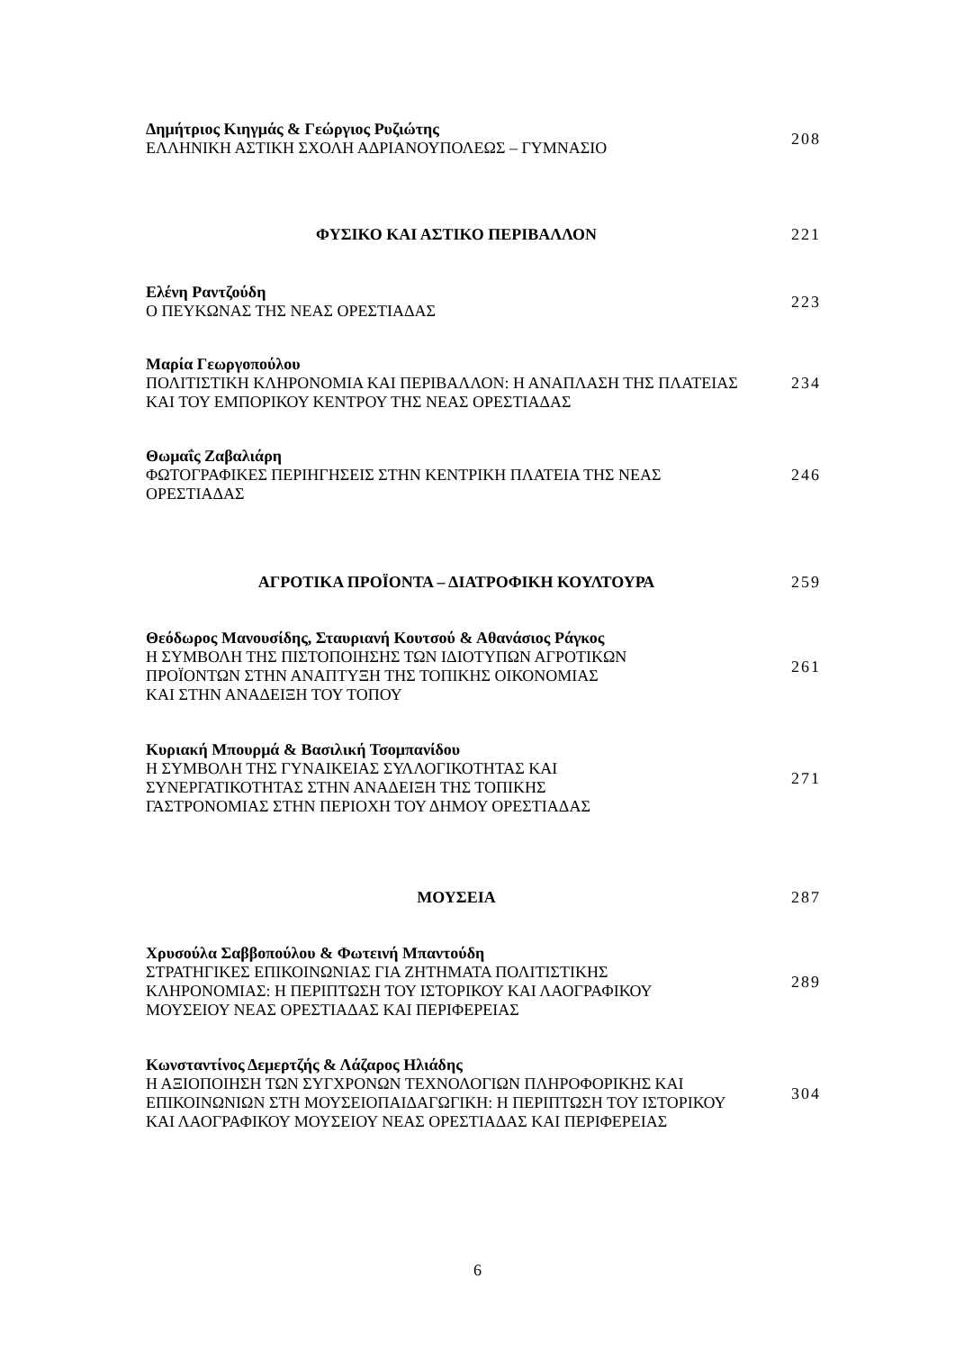Δημήτριος Κιηγμάς & Γεώργιος Ρυζιώτης
ΕΛΛΗΝΙΚΗ ΑΣΤΙΚΗ ΣΧΟΛΗ ΑΔΡΙΑΝΟΥΠΟΛΕΩΣ – ΓΥΜΝΑΣΙΟ
208
ΦΥΣΙΚΟ ΚΑΙ ΑΣΤΙΚΟ ΠΕΡΙΒΑΛΛΟΝ 221
Ελένη Ραντζούδη
Ο ΠΕΥΚΩΝΑΣ ΤΗΣ ΝΕΑΣ ΟΡΕΣΤΙΑΔΑΣ
223
Μαρία Γεωργοπούλου
ΠΟΛΙΤΙΣΤΙΚΗ ΚΛΗΡΟΝΟΜΙΑ ΚΑΙ ΠΕΡΙΒΑΛΛΟΝ: Η ΑΝΑΠΛΑΣΗ ΤΗΣ ΠΛΑΤΕΙΑΣ ΚΑΙ ΤΟΥ ΕΜΠΟΡΙΚΟΥ ΚΕΝΤΡΟΥ ΤΗΣ ΝΕΑΣ ΟΡΕΣΤΙΑΔΑΣ
234
Θωμαΐς Ζαβαλιάρη
ΦΩΤΟΓΡΑΦΙΚΕΣ ΠΕΡΙΗΓΗΣΕΙΣ ΣΤΗΝ ΚΕΝΤΡΙΚΗ ΠΛΑΤΕΙΑ ΤΗΣ ΝΕΑΣ ΟΡΕΣΤΙΑΔΑΣ
246
ΑΓΡΟΤΙΚΑ ΠΡΟΪΟΝΤΑ – ΔΙΑΤΡΟΦΙΚΗ ΚΟΥΛΤΟΥΡΑ 259
Θεόδωρος Μανουσίδης, Σταυριανή Κουτσού & Αθανάσιος Ράγκος
Η ΣΥΜΒΟΛΗ ΤΗΣ ΠΙΣΤΟΠΟΙΗΣΗΣ ΤΩΝ ΙΔΙΟΤΥΠΩΝ ΑΓΡΟΤΙΚΩΝ
ΠΡΟΪΟΝΤΩΝ ΣΤΗΝ ΑΝΑΠΤΥΞΗ ΤΗΣ ΤΟΠΙΚΗΣ ΟΙΚΟΝΟΜΙΑΣ
ΚΑΙ ΣΤΗΝ ΑΝΑΔΕΙΞΗ ΤΟΥ ΤΟΠΟΥ
261
Κυριακή Μπουρμά & Βασιλική Τσομπανίδου
Η ΣΥΜΒΟΛΗ ΤΗΣ ΓΥΝΑΙΚΕΙΑΣ ΣΥΛΛΟΓΙΚΟΤΗΤΑΣ ΚΑΙ
ΣΥΝΕΡΓΑΤΙΚΟΤΗΤΑΣ ΣΤΗΝ ΑΝΑΔΕΙΞΗ ΤΗΣ ΤΟΠΙΚΗΣ
ΓΑΣΤΡΟΝΟΜΙΑΣ ΣΤΗΝ ΠΕΡΙΟΧΗ ΤΟΥ ΔΗΜΟΥ ΟΡΕΣΤΙΑΔΑΣ
271
ΜΟΥΣΕΙΑ 287
Χρυσούλα Σαββοπούλου & Φωτεινή Μπαντούδη
ΣΤΡΑΤΗΓΙΚΕΣ ΕΠΙΚΟΙΝΩΝΙΑΣ ΓΙΑ ΖΗΤΗΜΑΤΑ ΠΟΛΙΤΙΣΤΙΚΗΣ
ΚΛΗΡΟΝΟΜΙΑΣ: Η ΠΕΡΙΠΤΩΣΗ ΤΟΥ ΙΣΤΟΡΙΚΟΥ ΚΑΙ ΛΑΟΓΡΑΦΙΚΟΥ
ΜΟΥΣΕΙΟΥ ΝΕΑΣ ΟΡΕΣΤΙΑΔΑΣ ΚΑΙ ΠΕΡΙΦΕΡΕΙΑΣ
289
Κωνσταντίνος Δεμερτζής & Λάζαρος Ηλιάδης
Η ΑΞΙΟΠΟΙΗΣΗ ΤΩΝ ΣΥΓΧΡΟΝΩΝ ΤΕΧΝΟΛΟΓΙΩΝ ΠΛΗΡΟΦΟΡΙΚΗΣ ΚΑΙ ΕΠΙΚΟΙΝΩΝΙΩΝ ΣΤΗ ΜΟΥΣΕΙΟΠΑΙΔΑΓΩΓΙΚΗ: Η ΠΕΡΙΠΤΩΣΗ ΤΟΥ ΙΣΤΟΡΙΚΟΥ ΚΑΙ ΛΑΟΓΡΑΦΙΚΟΥ ΜΟΥΣΕΙΟΥ ΝΕΑΣ ΟΡΕΣΤΙΑΔΑΣ ΚΑΙ ΠΕΡΙΦΕΡΕΙΑΣ
304
6